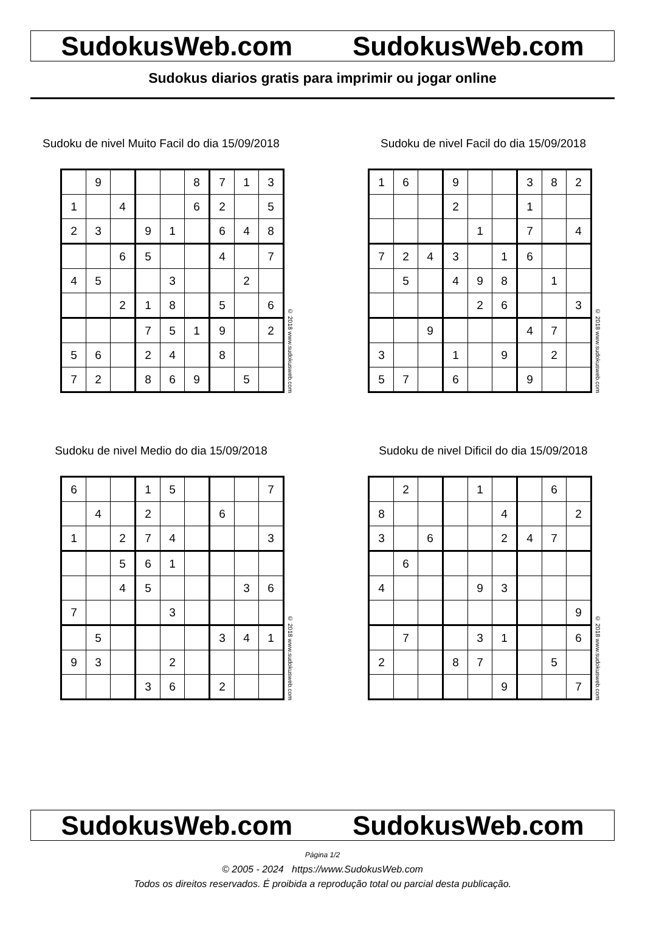SudokusWeb.com SudokusWeb.com
Sudokus diarios gratis para imprimir ou jogar online
Sudoku de nivel Muito Facil do dia 15/09/2018
| | 9 | | | | 8 | 7 | 1 | 3 |
| 1 | | 4 | | | 6 | 2 | | 5 |
| 2 | 3 | | 9 | 1 | | 6 | 4 | 8 |
| | | 6 | 5 | | | 4 | | 7 |
| 4 | 5 | | | 3 | | | 2 | |
| | | 2 | 1 | 8 | | 5 | | 6 |
| | | | 7 | 5 | 1 | 9 | | 2 |
| 5 | 6 | | 2 | 4 | | 8 | | |
| 7 | 2 | | 8 | 6 | 9 | | 5 | |
© 2018 www.sudokusweb.com
Sudoku de nivel Facil do dia 15/09/2018
| 1 | 6 | | 9 | | | 3 | 8 | 2 |
| | | | 2 | | | 1 | | |
| | | | | 1 | | 7 | | 4 |
| 7 | 2 | 4 | 3 | | 1 | 6 | | |
| | 5 | | 4 | 9 | 8 | | 1 | |
| | | | | 2 | 6 | | | 3 |
| | | 9 | | | | 4 | 7 | |
| 3 | | | 1 | | 9 | | 2 | |
| 5 | 7 | | 6 | | | 9 | | |
© 2018 www.sudokusweb.com
Sudoku de nivel Medio do dia 15/09/2018
| 6 | | | 1 | 5 | | | | 7 |
| | 4 | | 2 | | | 6 | | |
| 1 | | 2 | 7 | 4 | | | | 3 |
| | | 5 | 6 | 1 | | | | |
| | | 4 | 5 | | | | 3 | 6 |
| 7 | | | | 3 | | | | |
| | 5 | | | | | 3 | 4 | 1 |
| 9 | 3 | | | 2 | | | | |
| | | | 3 | 6 | | 2 | | |
© 2018 www.sudokusweb.com
Sudoku de nivel Dificil do dia 15/09/2018
| | 2 | | | 1 | | | 6 | |
| 8 | | | | | 4 | | | 2 |
| 3 | | 6 | | | 2 | 4 | 7 | |
| | 6 | | | | | | | |
| 4 | | | | 9 | 3 | | | |
| | | | | | | | | 9 |
| | 7 | | | 3 | 1 | | | 6 |
| 2 | | | 8 | 7 | | | 5 | |
| | | | | | 9 | | | 7 |
© 2018 www.sudokusweb.com
SudokusWeb.com SudokusWeb.com
Página 1/2
© 2005 - 2024 https://www.SudokusWeb.com
Todos os direitos reservados. É proibida a reprodução total ou parcial desta publicação.